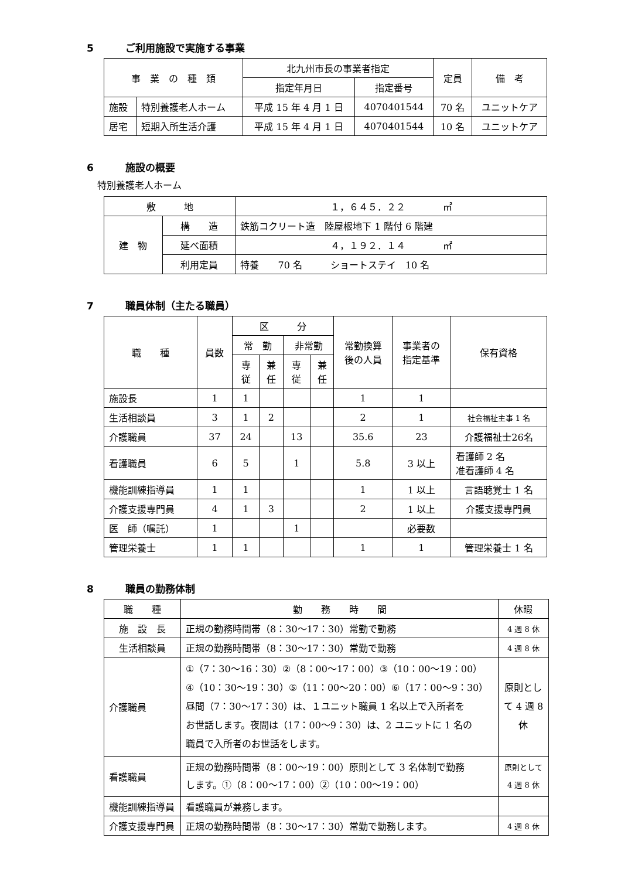5 ご利用施設で実施する事業
| 事 業 の 種 類 | | 北九州市長の事業者指定 | | 定員 | 備 考 |
| --- | --- | --- | --- | --- | --- |
| | | 指定年月日 | 指定番号 | | |
| 施設 | 特別養護老人ホーム | 平成 15 年 4 月 1 日 | 4070401544 | 70 名 | ユニットケア |
| 居宅 | 短期入所生活介護 | 平成 15 年 4 月 1 日 | 4070401544 | 10 名 | ユニットケア |
6 施設の概要
特別養護老人ホーム
| 敷 地 | | １，６４５．２２ ㎡ |
| 建 物 | 構 造 | 鉄筋コクリート造 陸屋根地下 1 階付 6 階建 |
| | 延べ面積 | ４，１９２．１４ ㎡ |
| | 利用定員 | 特養 70 名 ショートステイ 10 名 |
7 職員体制（主たる職員）
| 職 種 | 員数 | 区 分 | | | | 常勤換算 後の人員 | 事業者の 指定基準 | 保有資格 |
| --- | --- | --- | --- | --- | --- | --- | --- | --- |
| | | 常 勤 | | 非常勤 | | | | |
| | | 専 従 | 兼 任 | 専 従 | 兼 任 | | | |
| 施設長 | 1 | 1 | | | | 1 | 1 | |
| 生活相談員 | 3 | 1 | 2 | | | 2 | 1 | 社会福祉主事 1 名 |
| 介護職員 | 37 | 24 | | 13 | | 35.6 | 23 | 介護福祉士26名 |
| 看護職員 | 6 | 5 | | 1 | | 5.8 | 3 以上 | 看護師 2 名 准看護師 4 名 |
| 機能訓練指導員 | 1 | 1 | | | | 1 | 1 以上 | 言語聴覚士 1 名 |
| 介護支援専門員 | 4 | 1 | 3 | | | 2 | 1 以上 | 介護支援専門員 |
| 医 師（嘱託） | 1 | | | 1 | | | 必要数 | |
| 管理栄養士 | 1 | 1 | | | | 1 | 1 | 管理栄養士 1 名 |
8 職員の勤務体制
| 職 種 | 勤 務 時 間 | | 休暇 |
| --- | --- | --- | --- |
| 施 設 長 | 正規の勤務時間帯（8：30～17：30）常勤で勤務 | | 4 週 8 休 |
| 生活相談員 | 正規の勤務時間帯（8：30～17：30）常勤で勤務 | | 4 週 8 休 |
| 介護職員 | ①（7：30～16：30）②（8：00～17：00）③（10：00～19：00） ④（10：30～19：30）⑤（11：00～20：00）⑥（17：00～9：30） 昼間（7：30～17：30）は、１ユニット職員 1 名以上で入所者を お世話します。夜間は（17：00～9：30）は、2 ユニットに 1 名の 職員で入所者のお世話をします。 | | 原則とし て 4 週 8 休 |
| 看護職員 | 正規の勤務時間帯（8：00～19：00）原則として 3 名体制で勤務 します。①（8：00～17：00）②（10：00～19：00） | | 原則として 4 週 8 休 |
| 機能訓練指導員 | | 看護職員が兼務します。 | |
| 介護支援専門員 | | 正規の勤務時間帯（8：30～17：30）常勤で勤務します。 | 4 週 8 休 |